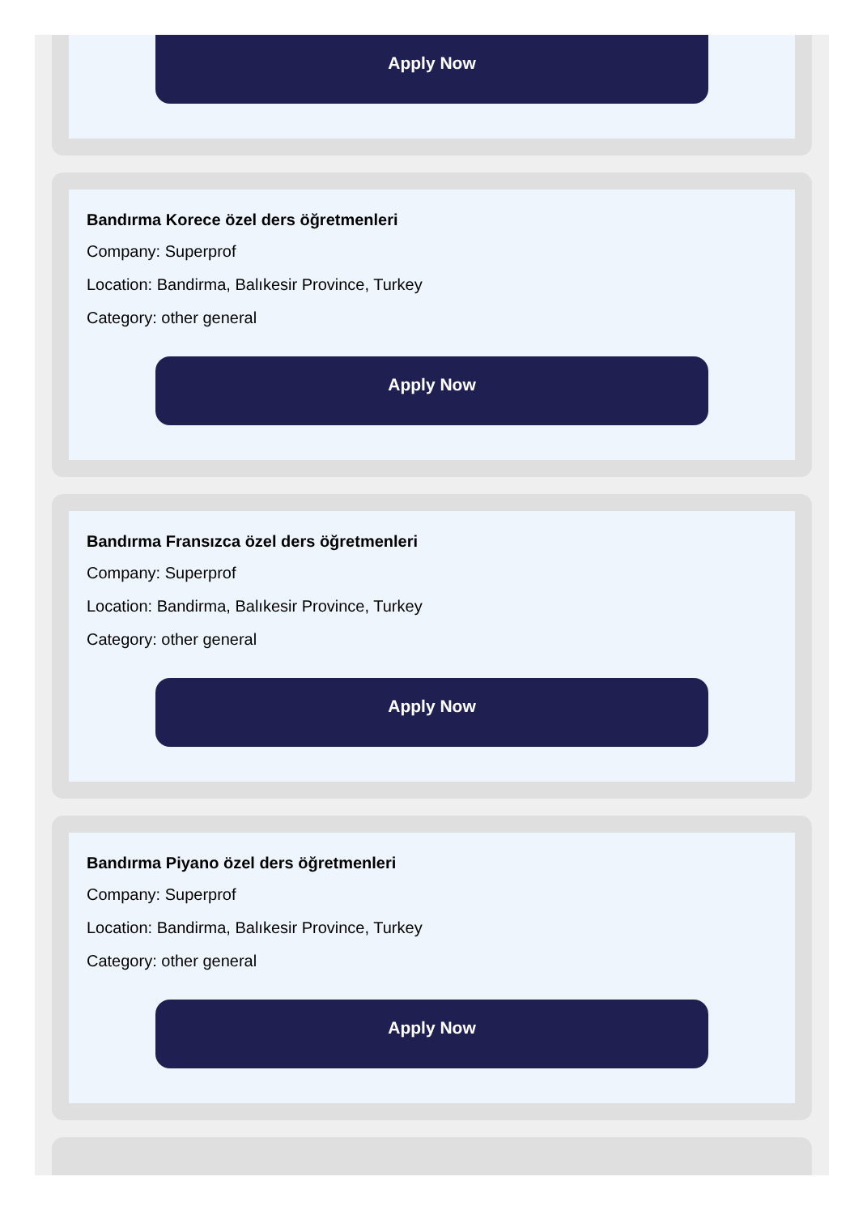Apply Now
Bandırma Korece özel ders öğretmenleri
Company: Superprof
Location: Bandirma, Balıkesir Province, Turkey
Category: other general
Apply Now
Bandırma Fransızca özel ders öğretmenleri
Company: Superprof
Location: Bandirma, Balıkesir Province, Turkey
Category: other general
Apply Now
Bandırma Piyano özel ders öğretmenleri
Company: Superprof
Location: Bandirma, Balıkesir Province, Turkey
Category: other general
Apply Now